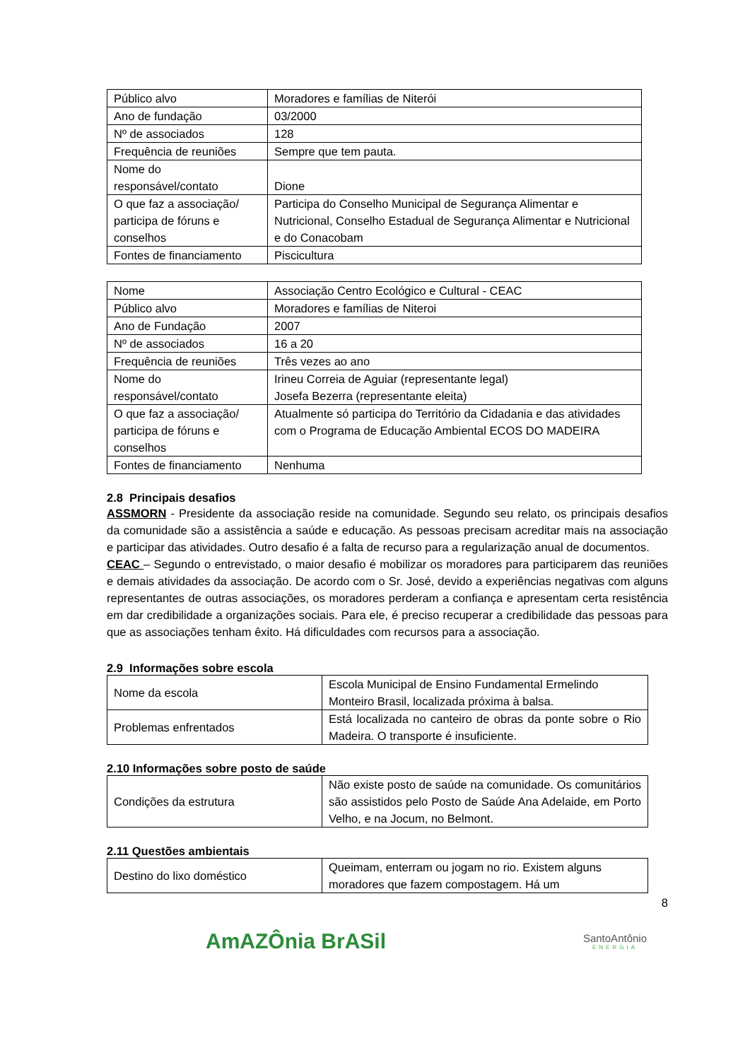| Público alvo | Moradores e famílias de Niterói |
| Ano de fundação | 03/2000 |
| Nº de associados | 128 |
| Frequência de reuniões | Sempre que tem pauta. |
| Nome do responsável/contato | Dione |
| O que faz a associação/ participa de fóruns e conselhos | Participa do Conselho Municipal de Segurança Alimentar e Nutricional, Conselho Estadual de Segurança Alimentar e Nutricional e do Conacobam |
| Fontes de financiamento | Piscicultura |
| Nome | Associação Centro Ecológico e Cultural - CEAC |
| Público alvo | Moradores e famílias de Niteroi |
| Ano de Fundação | 2007 |
| Nº de associados | 16 a 20 |
| Frequência de reuniões | Três vezes ao ano |
| Nome do responsável/contato | Irineu Correia de Aguiar (representante legal) Josefa Bezerra (representante eleita) |
| O que faz a associação/ participa de fóruns e conselhos | Atualmente só participa do Território da Cidadania e das atividades com o Programa de Educação Ambiental ECOS DO MADEIRA |
| Fontes de financiamento | Nenhuma |
2.8 Principais desafios
ASSMORN - Presidente da associação reside na comunidade. Segundo seu relato, os principais desafios da comunidade são a assistência a saúde e educação. As pessoas precisam acreditar mais na associação e participar das atividades. Outro desafio é a falta de recurso para a regularização anual de documentos.
CEAC – Segundo o entrevistado, o maior desafio é mobilizar os moradores para participarem das reuniões e demais atividades da associação. De acordo com o Sr. José, devido a experiências negativas com alguns representantes de outras associações, os moradores perderam a confiança e apresentam certa resistência em dar credibilidade a organizações sociais. Para ele, é preciso recuperar a credibilidade das pessoas para que as associações tenham êxito. Há dificuldades com recursos para a associação.
2.9 Informações sobre escola
| Nome da escola | Escola Municipal de Ensino Fundamental Ermelindo Monteiro Brasil, localizada próxima à balsa. |
| Problemas enfrentados | Está localizada no canteiro de obras da ponte sobre o Rio Madeira. O transporte é insuficiente. |
2.10 Informações sobre posto de saúde
| Condições da estrutura | Não existe posto de saúde na comunidade. Os comunitários são assistidos pelo Posto de Saúde Ana Adelaide, em Porto Velho, e na Jocum, no Belmont. |
2.11 Questões ambientais
| Destino do lixo doméstico | Queimam, enterram ou jogam no rio. Existem alguns moradores que fazem compostagem. Há um |
8
AmAZÔnia BrASil
SantoAntônio
ENERGIA